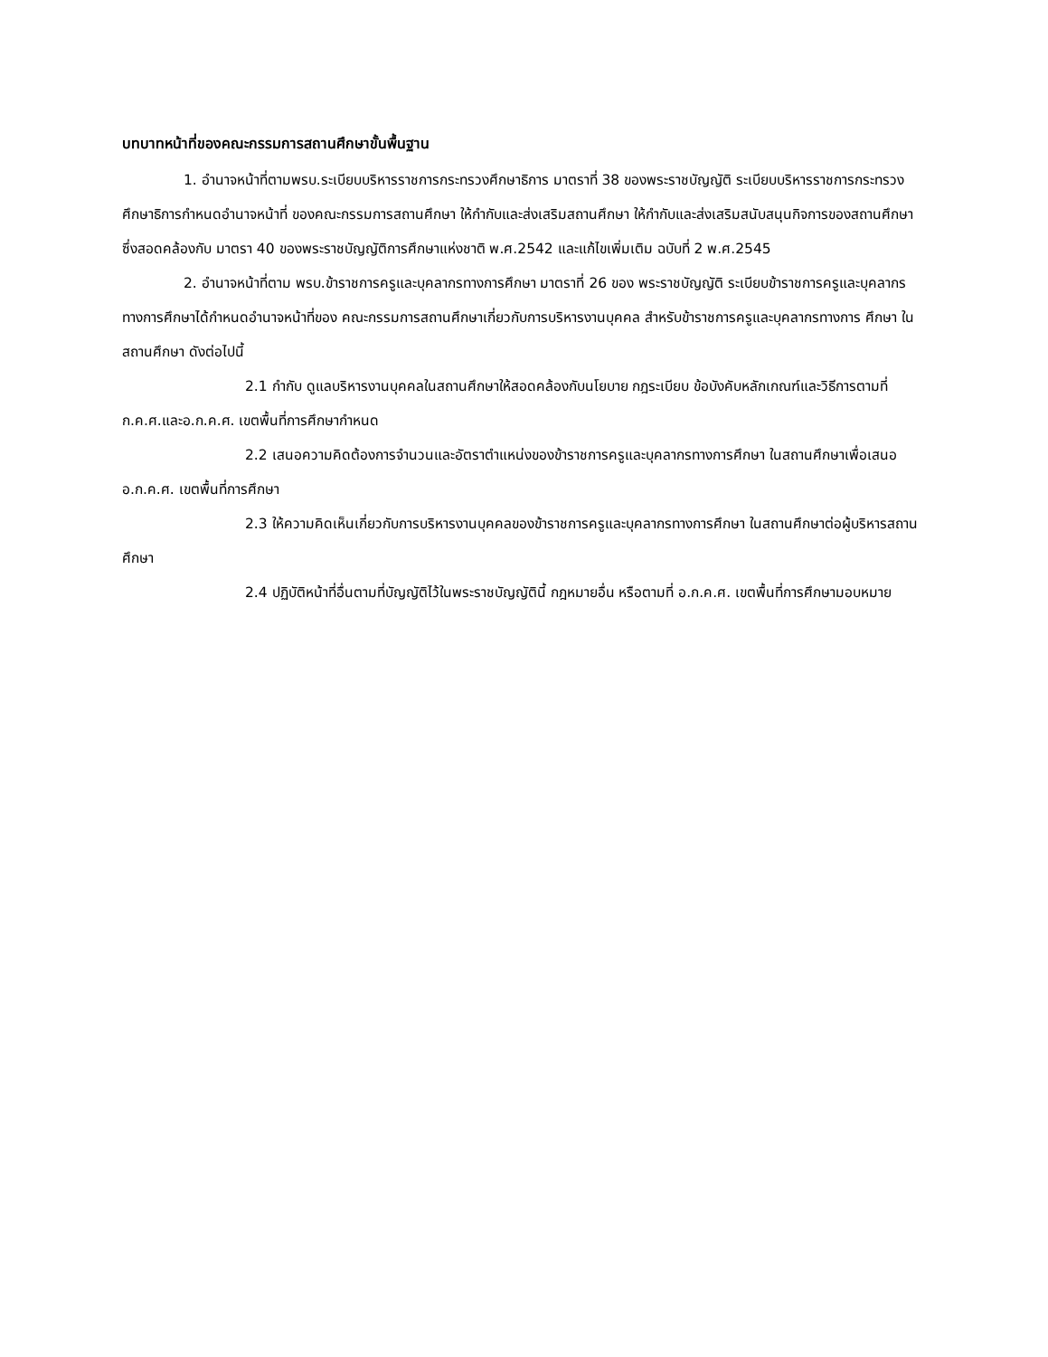บทบาทหน้าที่ของคณะกรรมการสถานศึกษาขั้นพื้นฐาน
1. อำนาจหน้าที่ตามพรบ.ระเบียบบริหารราชการกระทรวงศึกษาธิการ มาตราที่ 38 ของพระราชบัญญัติ ระเบียบบริหารราชการกระทรวงศึกษาธิการกำหนดอำนาจหน้าที่ ของคณะกรรมการสถานศึกษา ให้กำกับและส่งเสริมสถานศึกษา ให้กำกับและส่งเสริมสนับสนุนกิจการของสถานศึกษา ซึ่งสอดคล้องกับ มาตรา 40 ของพระราชบัญญัติการศึกษาแห่งชาติ พ.ศ.2542 และแก้ไขเพิ่มเติม ฉบับที่ 2 พ.ศ.2545
2. อำนาจหน้าที่ตาม พรบ.ข้าราชการครูและบุคลากรทางการศึกษา มาตราที่ 26 ของ พระราชบัญญัติ ระเบียบข้าราชการครูและบุคลากรทางการศึกษาได้กำหนดอำนาจหน้าที่ของ คณะกรรมการสถานศึกษาเกี่ยวกับการบริหารงานบุคคล สำหรับข้าราชการครูและบุคลากรทางการ ศึกษา ในสถานศึกษา ดังต่อไปนี้
2.1 กำกับ ดูแลบริหารงานบุคคลในสถานศึกษาให้สอดคล้องกับนโยบาย กฎระเบียบ ข้อบังคับหลักเกณฑ์และวิธีการตามที่ ก.ค.ศ.และอ.ก.ค.ศ. เขตพื้นที่การศึกษากำหนด
2.2 เสนอความคิดต้องการจำนวนและอัตราตำแหน่งของข้าราชการครูและบุคลากรทางการศึกษา ในสถานศึกษาเพื่อเสนอ อ.ก.ค.ศ. เขตพื้นที่การศึกษา
2.3 ให้ความคิดเห็นเกี่ยวกับการบริหารงานบุคคลของข้าราชการครูและบุคลากรทางการศึกษา ในสถานศึกษาต่อผู้บริหารสถานศึกษา
2.4 ปฏิบัติหน้าที่อื่นตามที่บัญญัติไว้ในพระราชบัญญัตินี้ กฎหมายอื่น หรือตามที่ อ.ก.ค.ศ. เขตพื้นที่การศึกษามอบหมาย